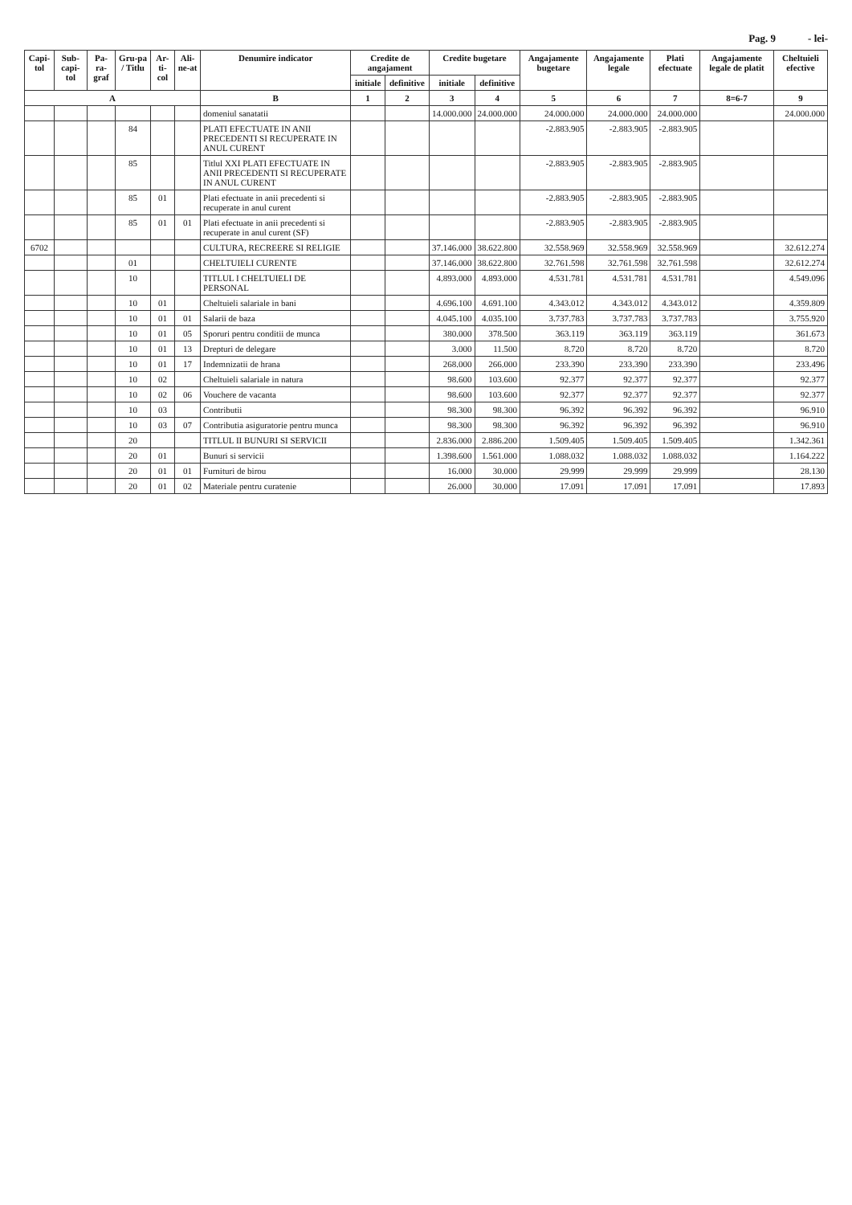Pag. 9 - lei-
| Capi-tol | Sub-capi-tol | Pa-ra-graf | Gru-pa / Titlu | Ar-ti-col | Ali-ne-at | Denumire indicator | Credite de angajament | | Credite bugetare | | Angajamente bugetare | Angajamente legale | Plati efectuate | Angajamente legale de platit | Cheltuieli efective |
| --- | --- | --- | --- | --- | --- | --- | --- | --- | --- | --- | --- | --- | --- | --- | --- |
| | | | | | | | initiale | definitive | initiale | definitive | | | | | |
| A | | | | | | B | 1 | 2 | 3 | 4 | 5 | 6 | 7 | 8=6-7 | 9 |
| | | | | | | domeniul sanatatii | | | 14.000.000 | 24.000.000 | 24.000.000 | 24.000.000 | 24.000.000 | | 24.000.000 |
| | | | 84 | | | PLATI EFECTUATE IN ANII PRECEDENTI SI RECUPERATE IN ANUL CURENT | | | | | -2.883.905 | -2.883.905 | -2.883.905 | | |
| | | | 85 | | | Titlul XXI PLATI EFECTUATE IN ANII PRECEDENTI SI RECUPERATE IN ANUL CURENT | | | | | -2.883.905 | -2.883.905 | -2.883.905 | | |
| | | | 85 | 01 | | Plati efectuate in anii precedenti si recuperate in anul curent | | | | | -2.883.905 | -2.883.905 | -2.883.905 | | |
| | | | 85 | 01 | 01 | Plati efectuate in anii precedenti si recuperate in anul curent (SF) | | | | | -2.883.905 | -2.883.905 | -2.883.905 | | |
| 6702 | | | | | | CULTURA, RECREERE SI RELIGIE | | | 37.146.000 | 38.622.800 | 32.558.969 | 32.558.969 | 32.558.969 | | 32.612.274 |
| | | | 01 | | | CHELTUIELI CURENTE | | | 37.146.000 | 38.622.800 | 32.761.598 | 32.761.598 | 32.761.598 | | 32.612.274 |
| | | | 10 | | | TITLUL I CHELTUIELI DE PERSONAL | | | 4.893.000 | 4.893.000 | 4.531.781 | 4.531.781 | 4.531.781 | | 4.549.096 |
| | | | 10 | 01 | | Cheltuieli salariale in bani | | | 4.696.100 | 4.691.100 | 4.343.012 | 4.343.012 | 4.343.012 | | 4.359.809 |
| | | | 10 | 01 | 01 | Salarii de baza | | | 4.045.100 | 4.035.100 | 3.737.783 | 3.737.783 | 3.737.783 | | 3.755.920 |
| | | | 10 | 01 | 05 | Sporuri pentru conditii de munca | | | 380.000 | 378.500 | 363.119 | 363.119 | 363.119 | | 361.673 |
| | | | 10 | 01 | 13 | Drepturi de delegare | | | 3.000 | 11.500 | 8.720 | 8.720 | 8.720 | | 8.720 |
| | | | 10 | 01 | 17 | Indemnizatii de hrana | | | 268.000 | 266.000 | 233.390 | 233.390 | 233.390 | | 233.496 |
| | | | 10 | 02 | | Cheltuieli salariale in natura | | | 98.600 | 103.600 | 92.377 | 92.377 | 92.377 | | 92.377 |
| | | | 10 | 02 | 06 | Vouchere de vacanta | | | 98.600 | 103.600 | 92.377 | 92.377 | 92.377 | | 92.377 |
| | | | 10 | 03 | | Contributii | | | 98.300 | 98.300 | 96.392 | 96.392 | 96.392 | | 96.910 |
| | | | 10 | 03 | 07 | Contributia asiguratorie pentru munca | | | 98.300 | 98.300 | 96.392 | 96.392 | 96.392 | | 96.910 |
| | | | 20 | | | TITLUL II BUNURI SI SERVICII | | | 2.836.000 | 2.886.200 | 1.509.405 | 1.509.405 | 1.509.405 | | 1.342.361 |
| | | | 20 | 01 | | Bunuri si servicii | | | 1.398.600 | 1.561.000 | 1.088.032 | 1.088.032 | 1.088.032 | | 1.164.222 |
| | | | 20 | 01 | 01 | Furnituri de birou | | | 16.000 | 30.000 | 29.999 | 29.999 | 29.999 | | 28.130 |
| | | | 20 | 01 | 02 | Materiale pentru curatenie | | | 26.000 | 30.000 | 17.091 | 17.091 | 17.091 | | 17.893 |